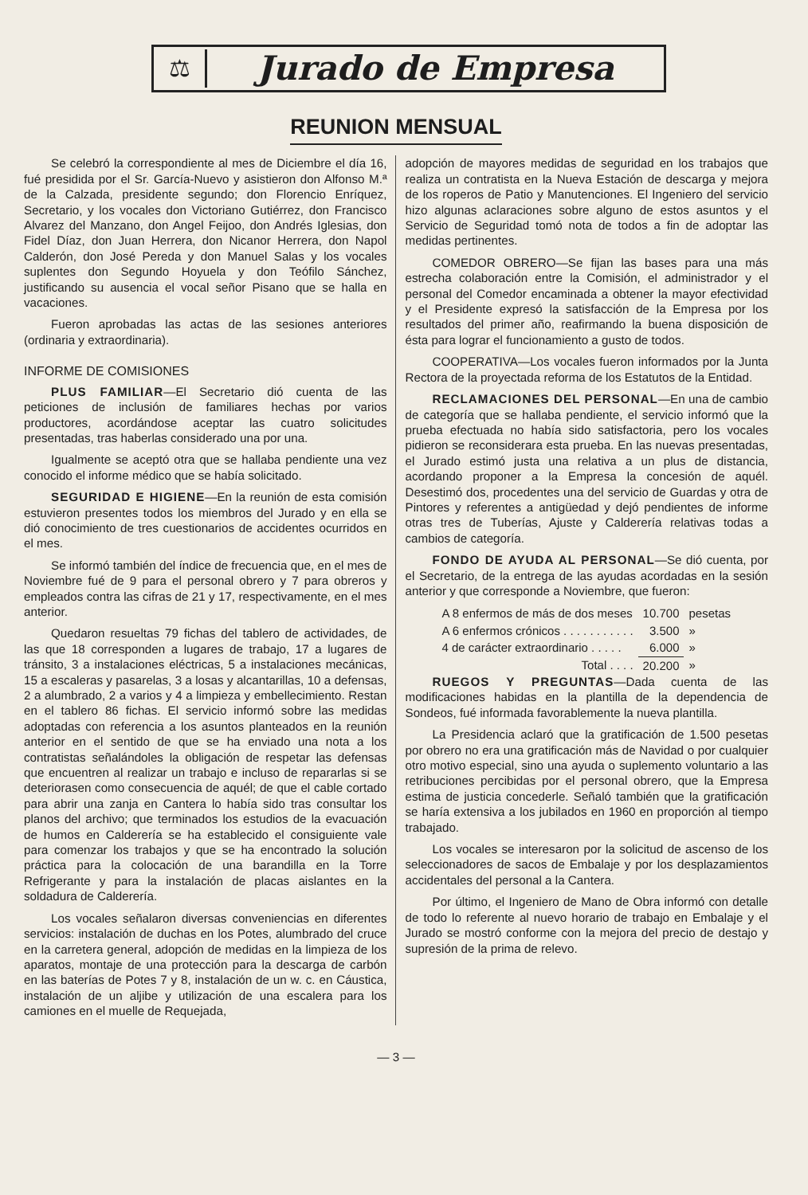⚖
Jurado de Empresa
REUNION MENSUAL
Se celebró la correspondiente al mes de Diciembre el día 16, fué presidida por el Sr. García-Nuevo y asistieron don Alfonso M.ª de la Calzada, presidente segundo; don Florencio Enríquez, Secretario, y los vocales don Victoriano Gutiérrez, don Francisco Alvarez del Manzano, don Angel Feijoo, don Andrés Iglesias, don Fidel Díaz, don Juan Herrera, don Nicanor Herrera, don Napol Calderón, don José Pereda y don Manuel Salas y los vocales suplentes don Segundo Hoyuela y don Teófilo Sánchez, justificando su ausencia el vocal señor Pisano que se halla en vacaciones.
Fueron aprobadas las actas de las sesiones anteriores (ordinaria y extraordinaria).
INFORME DE COMISIONES
PLUS FAMILIAR—El Secretario dió cuenta de las peticiones de inclusión de familiares hechas por varios productores, acordándose aceptar las cuatro solicitudes presentadas, tras haberlas considerado una por una.
Igualmente se aceptó otra que se hallaba pendiente una vez conocido el informe médico que se había solicitado.
SEGURIDAD E HIGIENE—En la reunión de esta comisión estuvieron presentes todos los miembros del Jurado y en ella se dió conocimiento de tres cuestionarios de accidentes ocurridos en el mes.
Se informó también del índice de frecuencia que, en el mes de Noviembre fué de 9 para el personal obrero y 7 para obreros y empleados contra las cifras de 21 y 17, respectivamente, en el mes anterior.
Quedaron resueltas 79 fichas del tablero de actividades, de las que 18 corresponden a lugares de trabajo, 17 a lugares de tránsito, 3 a instalaciones eléctricas, 5 a instalaciones mecánicas, 15 a escaleras y pasarelas, 3 a losas y alcantarillas, 10 a defensas, 2 a alumbrado, 2 a varios y 4 a limpieza y embellecimiento. Restan en el tablero 86 fichas. El servicio informó sobre las medidas adoptadas con referencia a los asuntos planteados en la reunión anterior en el sentido de que se ha enviado una nota a los contratistas señalándoles la obligación de respetar las defensas que encuentren al realizar un trabajo e incluso de repararlas si se deteriorasen como consecuencia de aquél; de que el cable cortado para abrir una zanja en Cantera lo había sido tras consultar los planos del archivo; que terminados los estudios de la evacuación de humos en Calderería se ha establecido el consiguiente vale para comenzar los trabajos y que se ha encontrado la solución práctica para la colocación de una barandilla en la Torre Refrigerante y para la instalación de placas aislantes en la soldadura de Calderería.
Los vocales señalaron diversas conveniencias en diferentes servicios: instalación de duchas en los Potes, alumbrado del cruce en la carretera general, adopción de medidas en la limpieza de los aparatos, montaje de una protección para la descarga de carbón en las baterías de Potes 7 y 8, instalación de un w. c. en Cáustica, instalación de un aljibe y utilización de una escalera para los camiones en el muelle de Requejada,
adopción de mayores medidas de seguridad en los trabajos que realiza un contratista en la Nueva Estación de descarga y mejora de los roperos de Patio y Manutenciones. El Ingeniero del servicio hizo algunas aclaraciones sobre alguno de estos asuntos y el Servicio de Seguridad tomó nota de todos a fin de adoptar las medidas pertinentes.
COMEDOR OBRERO—Se fijan las bases para una más estrecha colaboración entre la Comisión, el administrador y el personal del Comedor encaminada a obtener la mayor efectividad y el Presidente expresó la satisfacción de la Empresa por los resultados del primer año, reafirmando la buena disposición de ésta para lograr el funcionamiento a gusto de todos.
COOPERATIVA—Los vocales fueron informados por la Junta Rectora de la proyectada reforma de los Estatutos de la Entidad.
RECLAMACIONES DEL PERSONAL—En una de cambio de categoría que se hallaba pendiente, el servicio informó que la prueba efectuada no había sido satisfactoria, pero los vocales pidieron se reconsiderara esta prueba. En las nuevas presentadas, el Jurado estimó justa una relativa a un plus de distancia, acordando proponer a la Empresa la concesión de aquél. Desestimó dos, procedentes una del servicio de Guardas y otra de Pintores y referentes a antigüedad y dejó pendientes de informe otras tres de Tuberías, Ajuste y Calderería relativas todas a cambios de categoría.
FONDO DE AYUDA AL PERSONAL—Se dió cuenta, por el Secretario, de la entrega de las ayudas acordadas en la sesión anterior y que corresponde a Noviembre, que fueron:
| A 8 enfermos de más de dos meses | 10.700 | pesetas |
| A 6 enfermos crónicos . . . . . . . . . . . | 3.500 | » |
| 4 de carácter extraordinario . . . . . | 6.000 | » |
| Total . . . . | 20.200 | » |
RUEGOS Y PREGUNTAS—Dada cuenta de las modificaciones habidas en la plantilla de la dependencia de Sondeos, fué informada favorablemente la nueva plantilla.
La Presidencia aclaró que la gratificación de 1.500 pesetas por obrero no era una gratificación más de Navidad o por cualquier otro motivo especial, sino una ayuda o suplemento voluntario a las retribuciones percibidas por el personal obrero, que la Empresa estima de justicia concederle. Señaló también que la gratificación se haría extensiva a los jubilados en 1960 en proporción al tiempo trabajado.
Los vocales se interesaron por la solicitud de ascenso de los seleccionadores de sacos de Embalaje y por los desplazamientos accidentales del personal a la Cantera.
Por último, el Ingeniero de Mano de Obra informó con detalle de todo lo referente al nuevo horario de trabajo en Embalaje y el Jurado se mostró conforme con la mejora del precio de destajo y supresión de la prima de relevo.
— 3 —